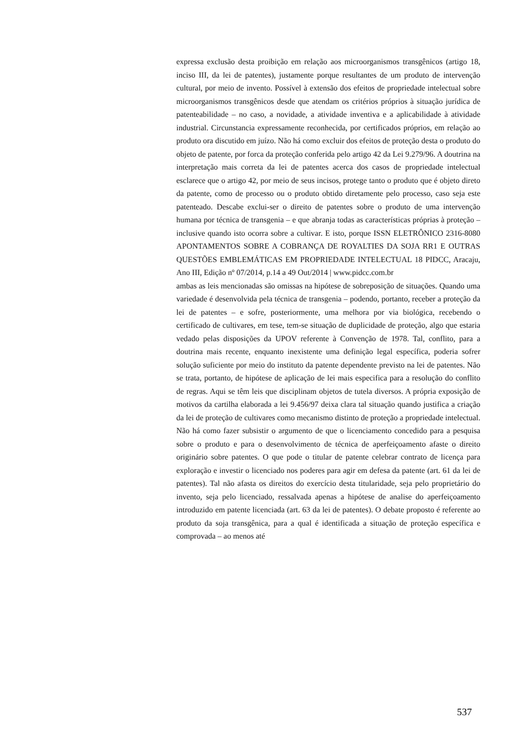expressa exclusão desta proibição em relação aos microorganismos transgênicos (artigo 18, inciso III, da lei de patentes), justamente porque resultantes de um produto de intervenção cultural, por meio de invento. Possível à extensão dos efeitos de propriedade intelectual sobre microorganismos transgênicos desde que atendam os critérios próprios à situação jurídica de patenteabilidade – no caso, a novidade, a atividade inventiva e a aplicabilidade à atividade industrial. Circunstancia expressamente reconhecida, por certificados próprios, em relação ao produto ora discutido em juízo. Não há como excluir dos efeitos de proteção desta o produto do objeto de patente, por forca da proteção conferida pelo artigo 42 da Lei 9.279/96. A doutrina na interpretação mais correta da lei de patentes acerca dos casos de propriedade intelectual esclarece que o artigo 42, por meio de seus incisos, protege tanto o produto que é objeto direto da patente, como de processo ou o produto obtido diretamente pelo processo, caso seja este patenteado. Descabe exclui-ser o direito de patentes sobre o produto de uma intervenção humana por técnica de transgenia – e que abranja todas as características próprias à proteção – inclusive quando isto ocorra sobre a cultivar. E isto, porque ISSN ELETRÔNICO 2316-8080 APONTAMENTOS SOBRE A COBRANÇA DE ROYALTIES DA SOJA RR1 E OUTRAS QUESTÕES EMBLEMÁTICAS EM PROPRIEDADE INTELECTUAL 18 PIDCC, Aracaju, Ano III, Edição nº 07/2014, p.14 a 49 Out/2014 | www.pidcc.com.br
ambas as leis mencionadas são omissas na hipótese de sobreposição de situações. Quando uma variedade é desenvolvida pela técnica de transgenia – podendo, portanto, receber a proteção da lei de patentes – e sofre, posteriormente, uma melhora por via biológica, recebendo o certificado de cultivares, em tese, tem-se situação de duplicidade de proteção, algo que estaria vedado pelas disposições da UPOV referente à Convenção de 1978. Tal, conflito, para a doutrina mais recente, enquanto inexistente uma definição legal específica, poderia sofrer solução suficiente por meio do instituto da patente dependente previsto na lei de patentes. Não se trata, portanto, de hipótese de aplicação de lei mais especifica para a resolução do conflito de regras. Aqui se têm leis que disciplinam objetos de tutela diversos. A própria exposição de motivos da cartilha elaborada a lei 9.456/97 deixa clara tal situação quando justifica a criação da lei de proteção de cultivares como mecanismo distinto de proteção a propriedade intelectual. Não há como fazer subsistir o argumento de que o licenciamento concedido para a pesquisa sobre o produto e para o desenvolvimento de técnica de aperfeiçoamento afaste o direito originário sobre patentes. O que pode o titular de patente celebrar contrato de licença para exploração e investir o licenciado nos poderes para agir em defesa da patente (art. 61 da lei de patentes). Tal não afasta os direitos do exercício desta titularidade, seja pelo proprietário do invento, seja pelo licenciado, ressalvada apenas a hipótese de analise do aperfeiçoamento introduzido em patente licenciada (art. 63 da lei de patentes). O debate proposto é referente ao produto da soja transgênica, para a qual é identificada a situação de proteção específica e comprovada – ao menos até
537